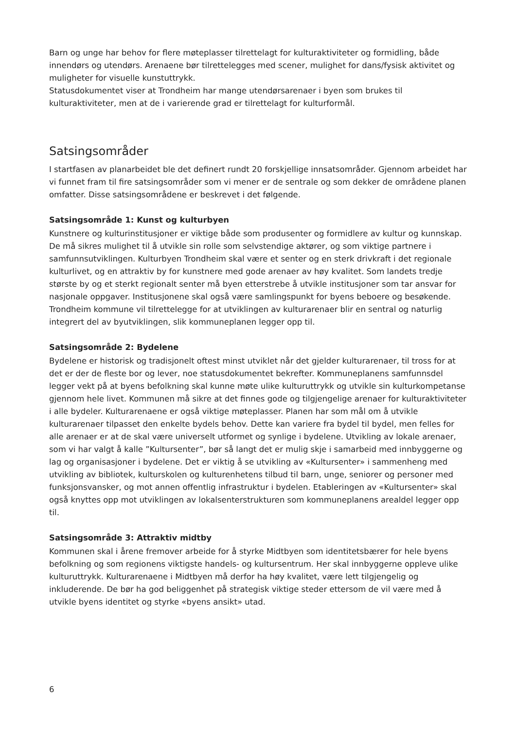Barn og unge har behov for flere møteplasser tilrettelagt for kulturaktiviteter og formidling, både innendørs og utendørs. Arenaene bør tilrettelegges med scener, mulighet for dans/fysisk aktivitet og muligheter for visuelle kunstuttrykk.
Statusdokumentet viser at Trondheim har mange utendørsarenaer i byen som brukes til kulturaktiviteter, men at de i varierende grad er tilrettelagt for kulturformål.
Satsingsområder
I startfasen av planarbeidet ble det definert rundt 20 forskjellige innsatsområder. Gjennom arbeidet har vi funnet fram til fire satsingsområder som vi mener er de sentrale og som dekker de områdene planen omfatter. Disse satsingsområdene er beskrevet i det følgende.
Satsingsområde 1: Kunst og kulturbyen
Kunstnere og kulturinstitusjoner er viktige både som produsenter og formidlere av kultur og kunnskap. De må sikres mulighet til å utvikle sin rolle som selvstendige aktører, og som viktige partnere i samfunnsutviklingen. Kulturbyen Trondheim skal være et senter og en sterk drivkraft i det regionale kulturlivet, og en attraktiv by for kunstnere med gode arenaer av høy kvalitet. Som landets tredje største by og et sterkt regionalt senter må byen etterstrebe å utvikle institusjoner som tar ansvar for nasjonale oppgaver. Institusjonene skal også være samlingspunkt for byens beboere og besøkende. Trondheim kommune vil tilrettelegge for at utviklingen av kulturarenaer blir en sentral og naturlig integrert del av byutviklingen, slik kommuneplanen legger opp til.
Satsingsområde 2: Bydelene
Bydelene er historisk og tradisjonelt oftest minst utviklet når det gjelder kulturarenaer, til tross for at det er der de fleste bor og lever, noe statusdokumentet bekrefter. Kommuneplanens samfunnsdel legger vekt på at byens befolkning skal kunne møte ulike kulturuttrykk og utvikle sin kulturkompetanse gjennom hele livet. Kommunen må sikre at det finnes gode og tilgjengelige arenaer for kulturaktiviteter i alle bydeler. Kulturarenaene er også viktige møteplasser. Planen har som mål om å utvikle kulturarenaer tilpasset den enkelte bydels behov. Dette kan variere fra bydel til bydel, men felles for alle arenaer er at de skal være universelt utformet og synlige i bydelene. Utvikling av lokale arenaer, som vi har valgt å kalle ”Kultursenter”, bør så langt det er mulig skje i samarbeid med innbyggerne og lag og organisasjoner i bydelene. Det er viktig å se utvikling av «Kultursenter» i sammenheng med utvikling av bibliotek, kulturskolen og kulturenhetens tilbud til barn, unge, seniorer og personer med funksjonsvansker, og mot annen offentlig infrastruktur i bydelen. Etableringen av «Kultursenter» skal også knyttes opp mot utviklingen av lokalsenterstrukturen som kommuneplanens arealdel legger opp til.
Satsingsområde 3: Attraktiv midtby
Kommunen skal i årene fremover arbeide for å styrke Midtbyen som identitetsbærer for hele byens befolkning og som regionens viktigste handels- og kultursentrum. Her skal innbyggerne oppleve ulike kulturuttrykk. Kulturarenaene i Midtbyen må derfor ha høy kvalitet, være lett tilgjengelig og inkluderende. De bør ha god beliggenhet på strategisk viktige steder ettersom de vil være med å utvikle byens identitet og styrke «byens ansikt» utad.
6